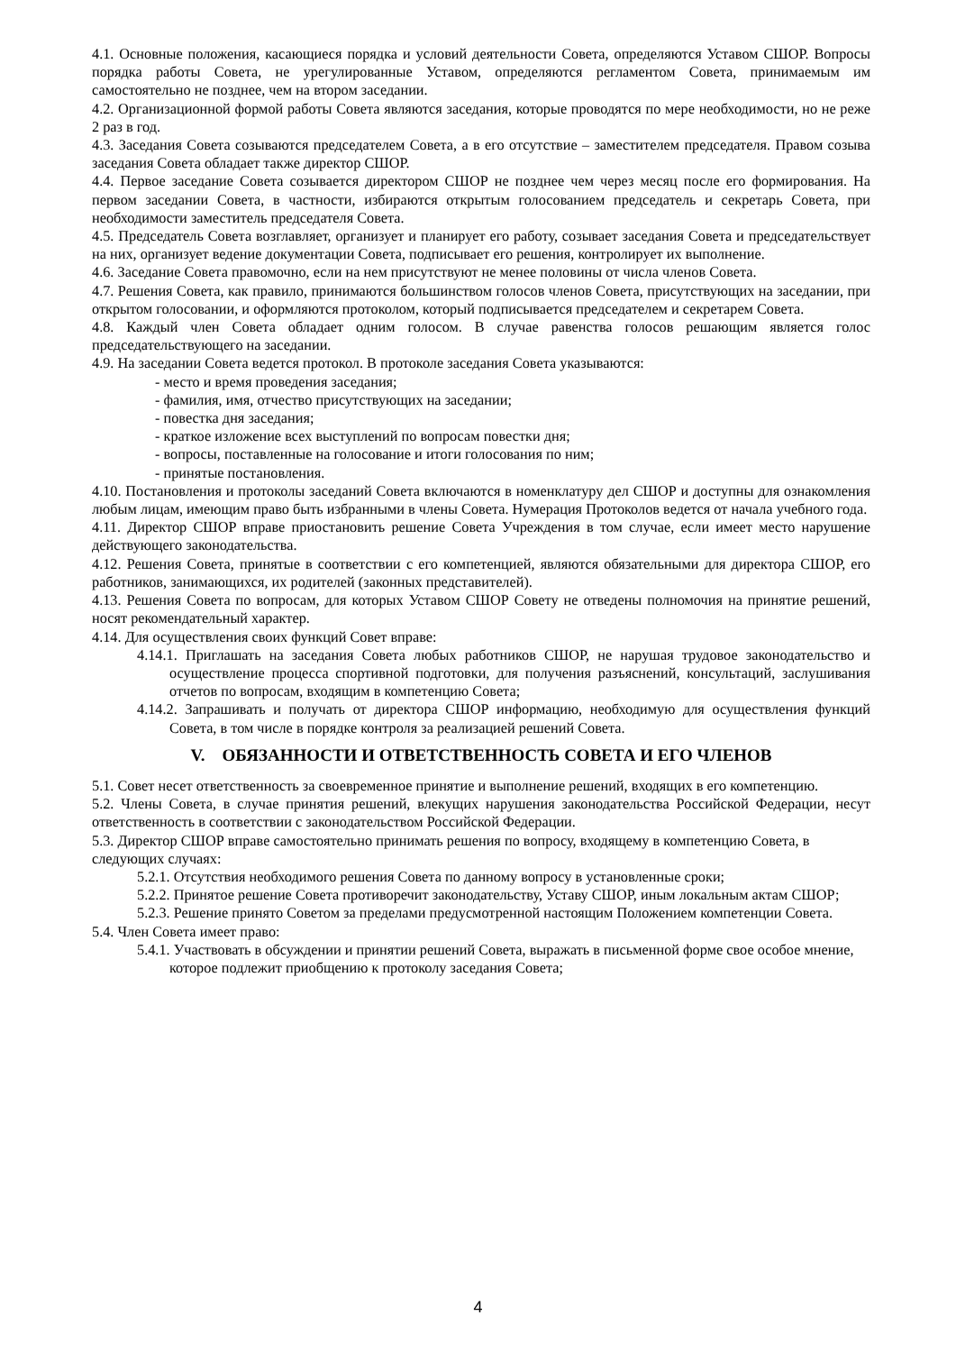4.1. Основные положения, касающиеся порядка и условий деятельности Совета, определяются Уставом СШОР. Вопросы порядка работы Совета, не урегулированные Уставом, определяются регламентом Совета, принимаемым им самостоятельно не позднее, чем на втором заседании.
4.2. Организационной формой работы Совета являются заседания, которые проводятся по мере необходимости, но не реже 2 раз в год.
4.3. Заседания Совета созываются председателем Совета, а в его отсутствие – заместителем председателя. Правом созыва заседания Совета обладает также директор СШОР.
4.4. Первое заседание Совета созывается директором СШОР не позднее чем через месяц после его формирования. На первом заседании Совета, в частности, избираются открытым голосованием председатель и секретарь Совета, при необходимости заместитель председателя Совета.
4.5. Председатель Совета возглавляет, организует и планирует его работу, созывает заседания Совета и председательствует на них, организует ведение документации Совета, подписывает его решения, контролирует их выполнение.
4.6. Заседание Совета правомочно, если на нем присутствуют не менее половины от числа членов Совета.
4.7. Решения Совета, как правило, принимаются большинством голосов членов Совета, присутствующих на заседании, при открытом голосовании, и оформляются протоколом, который подписывается председателем и секретарем Совета.
4.8. Каждый член Совета обладает одним голосом. В случае равенства голосов решающим является голос председательствующего на заседании.
4.9. На заседании Совета ведется протокол. В протоколе заседания Совета указываются:
- место и время проведения заседания;
- фамилия, имя, отчество присутствующих на заседании;
- повестка дня заседания;
- краткое изложение всех выступлений по вопросам повестки дня;
- вопросы, поставленные на голосование и итоги голосования по ним;
- принятые постановления.
4.10. Постановления и протоколы заседаний Совета включаются в номенклатуру дел СШОР и доступны для ознакомления любым лицам, имеющим право быть избранными в члены Совета. Нумерация Протоколов ведется от начала учебного года.
4.11. Директор СШОР вправе приостановить решение Совета Учреждения в том случае, если имеет место нарушение действующего законодательства.
4.12. Решения Совета, принятые в соответствии с его компетенцией, являются обязательными для директора СШОР, его работников, занимающихся, их родителей (законных представителей).
4.13. Решения Совета по вопросам, для которых Уставом СШОР Совету не отведены полномочия на принятие решений, носят рекомендательный характер.
4.14. Для осуществления своих функций Совет вправе:
4.14.1. Приглашать на заседания Совета любых работников СШОР, не нарушая трудовое законодательство и осуществление процесса спортивной подготовки, для получения разъяснений, консультаций, заслушивания отчетов по вопросам, входящим в компетенцию Совета;
4.14.2. Запрашивать и получать от директора СШОР информацию, необходимую для осуществления функций Совета, в том числе в порядке контроля за реализацией решений Совета.
V. ОБЯЗАННОСТИ И ОТВЕТСТВЕННОСТЬ СОВЕТА И ЕГО ЧЛЕНОВ
5.1. Совет несет ответственность за своевременное принятие и выполнение решений, входящих в его компетенцию.
5.2. Члены Совета, в случае принятия решений, влекущих нарушения законодательства Российской Федерации, несут ответственность в соответствии с законодательством Российской Федерации.
5.3. Директор СШОР вправе самостоятельно принимать решения по вопросу, входящему в компетенцию Совета, в следующих случаях:
5.2.1. Отсутствия необходимого решения Совета по данному вопросу в установленные сроки;
5.2.2. Принятое решение Совета противоречит законодательству, Уставу СШОР, иным локальным актам СШОР;
5.2.3. Решение принято Советом за пределами предусмотренной настоящим Положением компетенции Совета.
5.4. Член Совета имеет право:
5.4.1. Участвовать в обсуждении и принятии решений Совета, выражать в письменной форме свое особое мнение, которое подлежит приобщению к протоколу заседания Совета;
4